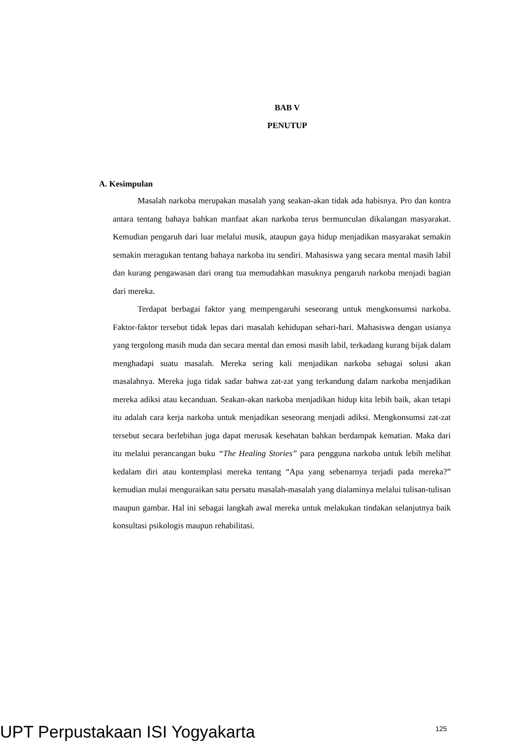BAB V
PENUTUP
A. Kesimpulan
Masalah narkoba merupakan masalah yang seakan-akan tidak ada habisnya. Pro dan kontra antara tentang bahaya bahkan manfaat akan narkoba terus bermunculan dikalangan masyarakat. Kemudian pengaruh dari luar melalui musik, ataupun gaya hidup menjadikan masyarakat semakin semakin meragukan tentang bahaya narkoba itu sendiri. Mahasiswa yang secara mental masih labil dan kurang pengawasan dari orang tua memudahkan masuknya pengaruh narkoba menjadi bagian dari mereka.
Terdapat berbagai faktor yang mempengaruhi seseorang untuk mengkonsumsi narkoba. Faktor-faktor tersebut tidak lepas dari masalah kehidupan sehari-hari. Mahasiswa dengan usianya yang tergolong masih muda dan secara mental dan emosi masih labil, terkadang kurang bijak dalam menghadapi suatu masalah. Mereka sering kali menjadikan narkoba sebagai solusi akan masalahnya. Mereka juga tidak sadar bahwa zat-zat yang terkandung dalam narkoba menjadikan mereka adiksi atau kecanduan. Seakan-akan narkoba menjadikan hidup kita lebih baik, akan tetapi itu adalah cara kerja narkoba untuk menjadikan seseorang menjadi adiksi. Mengkonsumsi zat-zat tersebut secara berlebihan juga dapat merusak kesehatan bahkan berdampak kematian. Maka dari itu melalui perancangan buku “The Healing Stories” para pengguna narkoba untuk lebih melihat kedalam diri atau kontemplasi mereka tentang “Apa yang sebenarnya terjadi pada mereka?” kemudian mulai menguraikan satu persatu masalah-masalah yang dialaminya melalui tulisan-tulisan maupun gambar. Hal ini sebagai langkah awal mereka untuk melakukan tindakan selanjutnya baik konsultasi psikologis maupun rehabilitasi.
125
UPT Perpustakaan ISI Yogyakarta